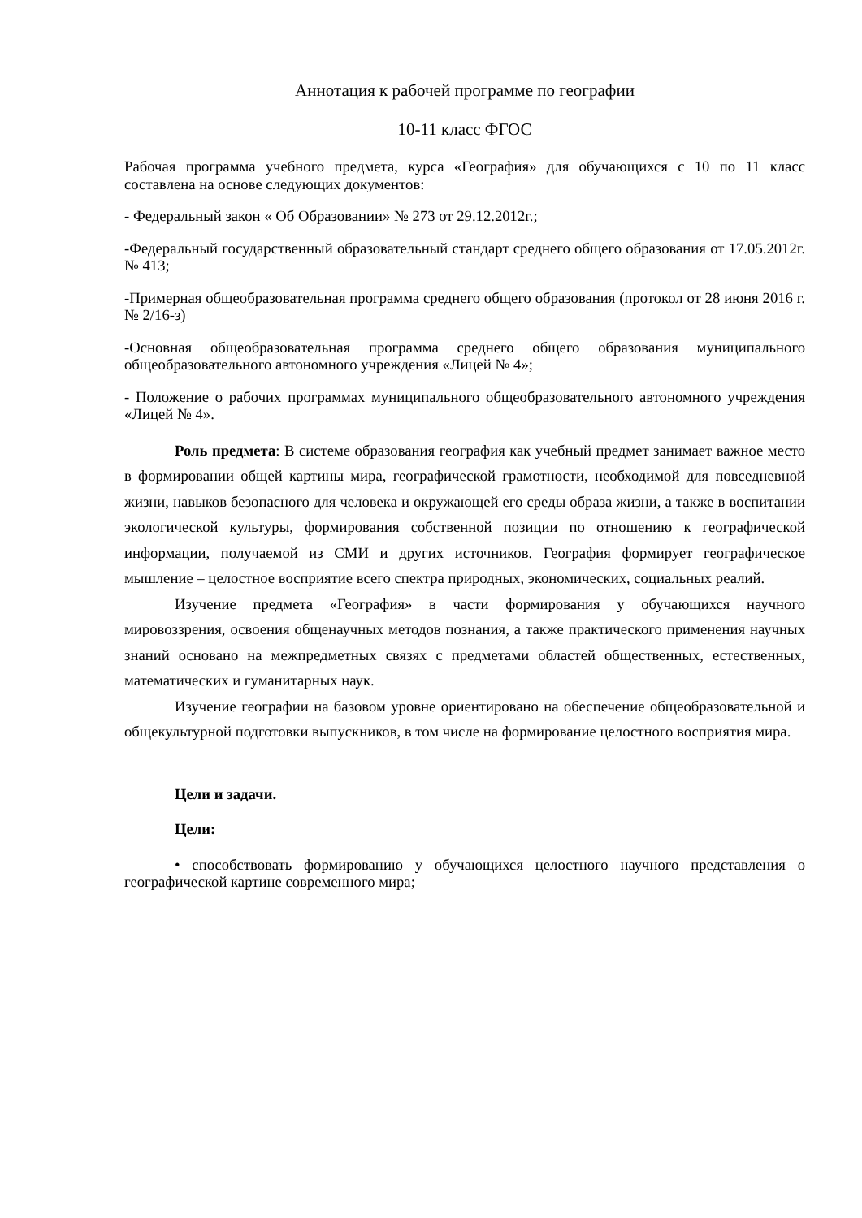Аннотация к рабочей программе по географии
10-11 класс ФГОС
Рабочая программа учебного предмета, курса «География» для обучающихся с 10 по 11 класс составлена на основе следующих документов:
- Федеральный закон « Об Образовании» № 273 от 29.12.2012г.;
-Федеральный государственный образовательный стандарт среднего общего образования от 17.05.2012г. № 413;
-Примерная общеобразовательная программа среднего общего образования (протокол от 28 июня 2016 г. № 2/16-з)
-Основная общеобразовательная программа среднего общего образования муниципального общеобразовательного автономного учреждения «Лицей № 4»;
- Положение о рабочих программах муниципального общеобразовательного автономного учреждения «Лицей № 4».
Роль предмета: В системе образования география как учебный предмет занимает важное место в формировании общей картины мира, географической грамотности, необходимой для повседневной жизни, навыков безопасного для человека и окружающей его среды образа жизни, а также в воспитании экологической культуры, формирования собственной позиции по отношению к географической информации, получаемой из СМИ и других источников. География формирует географическое мышление – целостное восприятие всего спектра природных, экономических, социальных реалий.
Изучение предмета «География» в части формирования у обучающихся научного мировоззрения, освоения общенаучных методов познания, а также практического применения научных знаний основано на межпредметных связях с предметами областей общественных, естественных, математических и гуманитарных наук.
Изучение географии на базовом уровне ориентировано на обеспечение общеобразовательной и общекультурной подготовки выпускников, в том числе на формирование целостного восприятия мира.
Цели и задачи.
Цели:
• способствовать формированию у обучающихся целостного научного представления о географической картине современного мира;